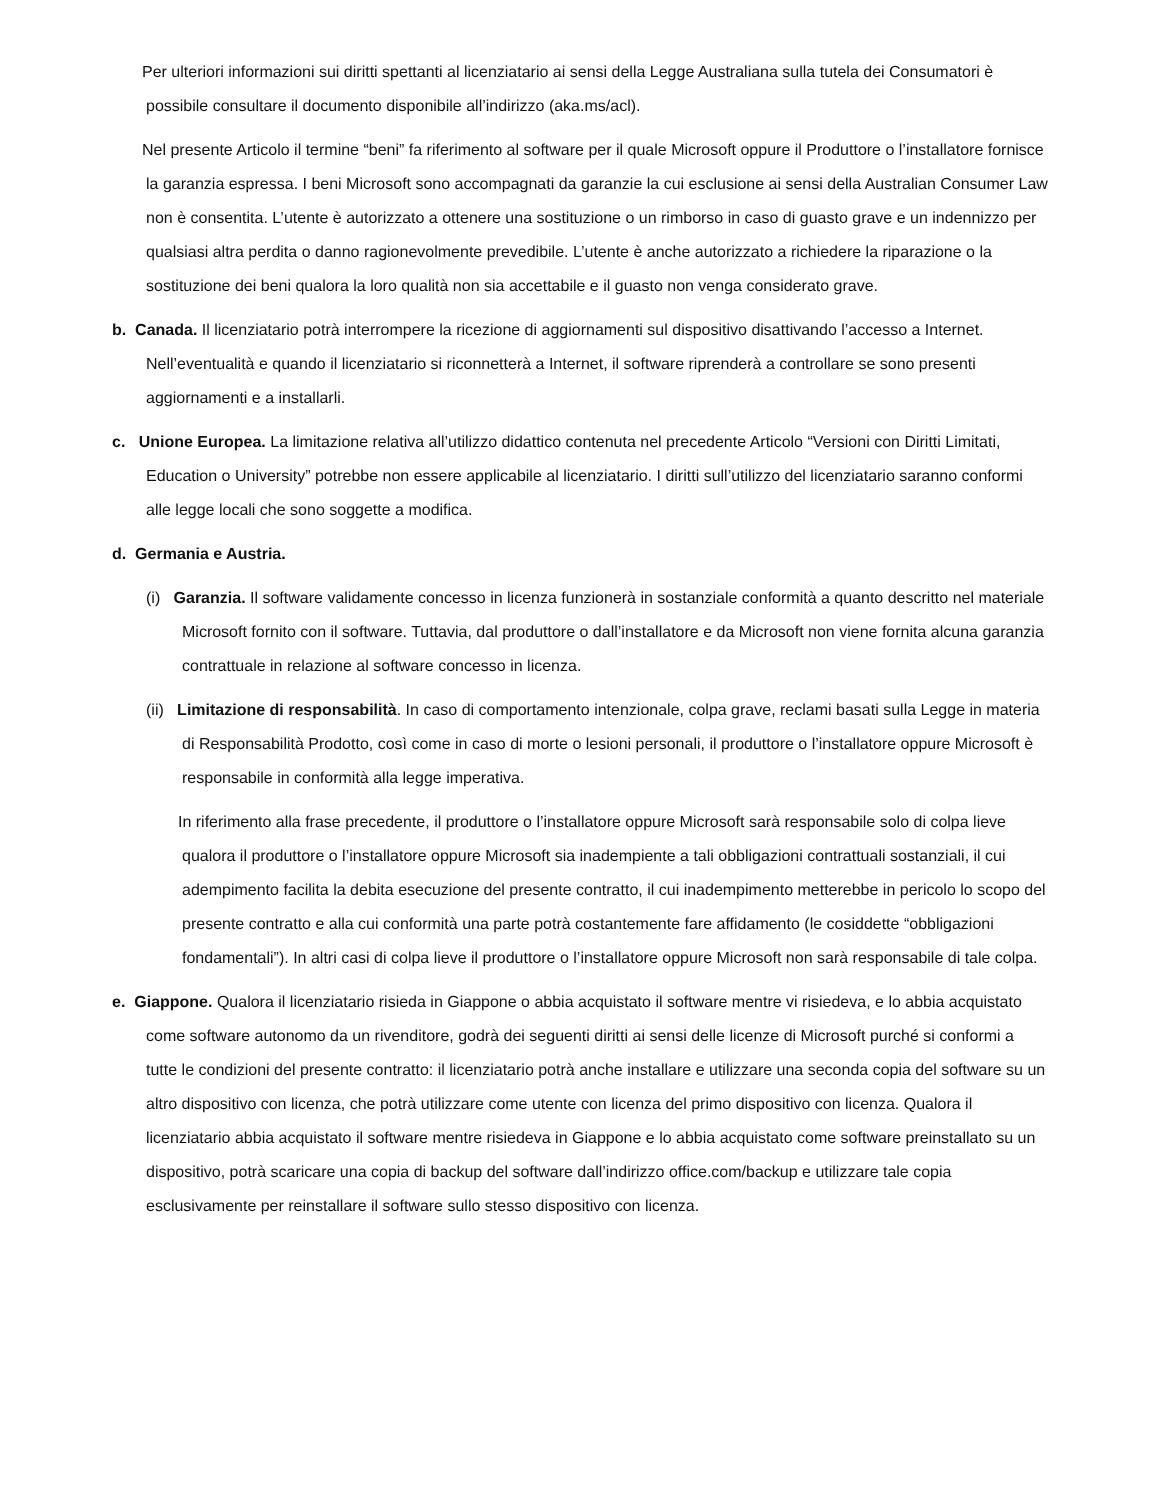Per ulteriori informazioni sui diritti spettanti al licenziatario ai sensi della Legge Australiana sulla tutela dei Consumatori è possibile consultare il documento disponibile all’indirizzo (aka.ms/acl).
Nel presente Articolo il termine “beni” fa riferimento al software per il quale Microsoft oppure il Produttore o l’installatore fornisce la garanzia espressa. I beni Microsoft sono accompagnati da garanzie la cui esclusione ai sensi della Australian Consumer Law non è consentita. L’utente è autorizzato a ottenere una sostituzione o un rimborso in caso di guasto grave e un indennizzo per qualsiasi altra perdita o danno ragionevolmente prevedibile. L’utente è anche autorizzato a richiedere la riparazione o la sostituzione dei beni qualora la loro qualità non sia accettabile e il guasto non venga considerato grave.
b. Canada. Il licenziatario potrà interrompere la ricezione di aggiornamenti sul dispositivo disattivando l’accesso a Internet. Nell’eventualità e quando il licenziatario si riconnetterà a Internet, il software riprenderà a controllare se sono presenti aggiornamenti e a installarli.
c. Unione Europea. La limitazione relativa all’utilizzo didattico contenuta nel precedente Articolo “Versioni con Diritti Limitati, Education o University” potrebbe non essere applicabile al licenziatario. I diritti sull’utilizzo del licenziatario saranno conformi alle legge locali che sono soggette a modifica.
d. Germania e Austria.
(i) Garanzia. Il software validamente concesso in licenza funzionerà in sostanziale conformità a quanto descritto nel materiale Microsoft fornito con il software. Tuttavia, dal produttore o dall’installatore e da Microsoft non viene fornita alcuna garanzia contrattuale in relazione al software concesso in licenza.
(ii) Limitazione di responsabilità. In caso di comportamento intenzionale, colpa grave, reclami basati sulla Legge in materia di Responsabilità Prodotto, così come in caso di morte o lesioni personali, il produttore o l’installatore oppure Microsoft è responsabile in conformità alla legge imperativa.
In riferimento alla frase precedente, il produttore o l’installatore oppure Microsoft sarà responsabile solo di colpa lieve qualora il produttore o l’installatore oppure Microsoft sia inadempiente a tali obbligazioni contrattuali sostanziali, il cui adempimento facilita la debita esecuzione del presente contratto, il cui inadempimento metterebbe in pericolo lo scopo del presente contratto e alla cui conformità una parte potrà costantemente fare affidamento (le cosiddette “obbligazioni fondamentali”). In altri casi di colpa lieve il produttore o l’installatore oppure Microsoft non sarà responsabile di tale colpa.
e. Giappone. Qualora il licenziatario risieda in Giappone o abbia acquistato il software mentre vi risiedeva, e lo abbia acquistato come software autonomo da un rivenditore, godrà dei seguenti diritti ai sensi delle licenze di Microsoft purché si conformi a tutte le condizioni del presente contratto: il licenziatario potrà anche installare e utilizzare una seconda copia del software su un altro dispositivo con licenza, che potrà utilizzare come utente con licenza del primo dispositivo con licenza. Qualora il licenziatario abbia acquistato il software mentre risiedeva in Giappone e lo abbia acquistato come software preinstallato su un dispositivo, potrà scaricare una copia di backup del software dall’indirizzo office.com/backup e utilizzare tale copia esclusivamente per reinstallare il software sullo stesso dispositivo con licenza.